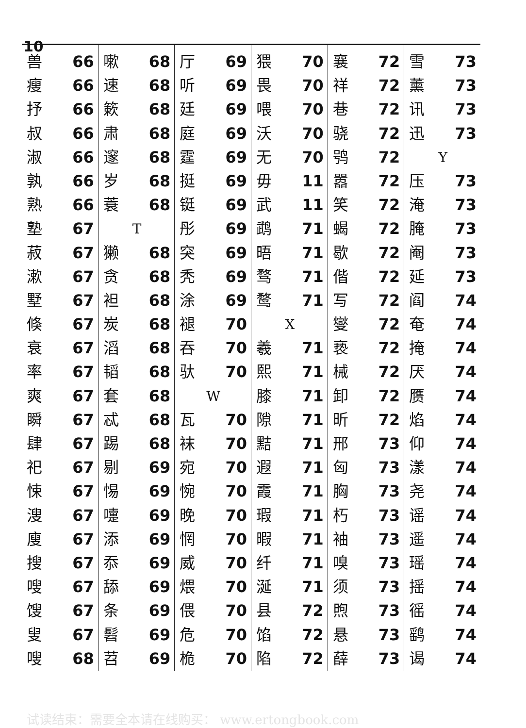10
兽 66
瘦 66
抒 66
叔 66
淑 66
孰 66
熟 66
塾 67
菽 67
漱 67
墅 67
倏 67
衰 67
率 67
爽 67
瞬 67
肆 67
祀 67
悚 67
溲 67
廋 67
搜 67
嗖 67
馊 67
叟 67
嗖 68
嗽 68
速 68
簌 68
肃 68
邃 68
岁 68
蓑 68
T
獭 68
贪 68
袒 68
炭 68
滔 68
韬 68
套 68
忒 68
踢 68
剔 69
惕 69
嚏 69
添 69
忝 69
舔 69
条 69
髫 69
苕 69
厅 69
听 69
廷 69
庭 69
霆 69
挺 69
铤 69
彤 69
突 69
秃 69
涂 69
褪 70
吞 70
驮 70
W
瓦 70
袜 70
宛 70
惋 70
晚 70
惘 70
威 70
煨 70
偎 70
危 70
桅 70
猥 70
畏 70
喂 70
沃 70
无 70
毋 11
武 11
鹉 71
晤 71
骛 71
鹜 71
X
羲 71
熙 71
膝 71
隙 71
黠 71
遐 71
霞 71
瑕 71
暇 71
纤 71
涎 71
县 72
馅 72
陷 72
襄 72
祥 72
巷 72
骁 72
鸮 72
嚣 72
笑 72
蝎 72
歇 72
偕 72
写 72
燮 72
亵 72
械 72
卸 72
昕 72
邢 73
匈 73
胸 73
朽 73
袖 73
嗅 73
须 73
煦 73
悬 73
薛 73
雪 73
薰 73
讯 73
迅 73
Y
压 73
淹 73
腌 73
阉 73
延 73
阎 74
奄 74
掩 74
厌 74
赝 74
焰 74
仰 74
漾 74
尧 74
谣 74
遥 74
瑶 74
摇 74
徭 74
鹞 74
谒 74
试读结束：需要全本请在线购买： www.ertongbook.com